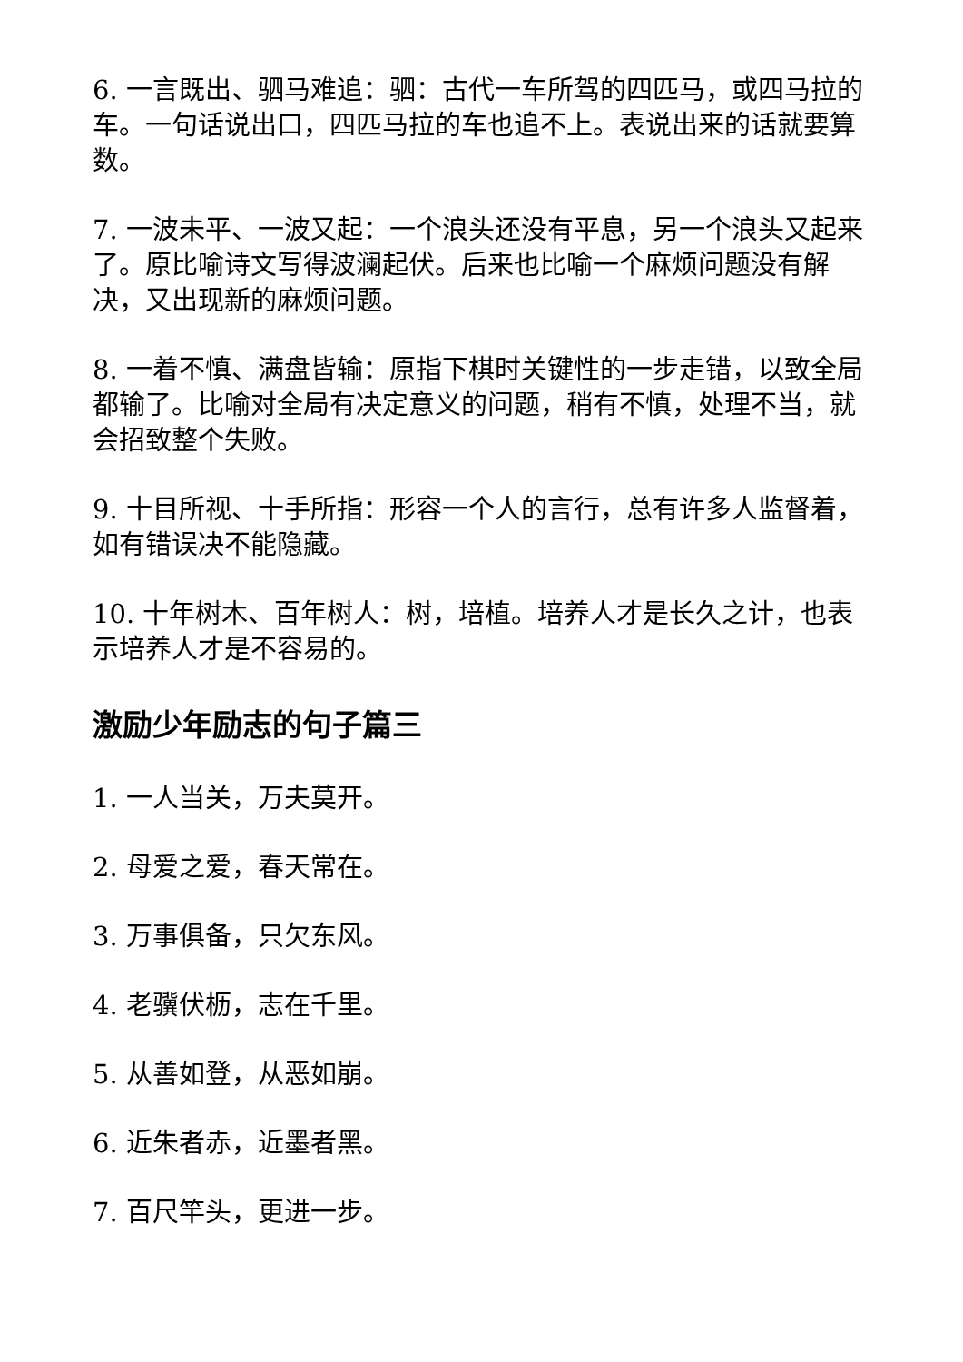6. 一言既出、驷马难追：驷：古代一车所驾的四匹马，或四马拉的车。一句话说出口，四匹马拉的车也追不上。表说出来的话就要算数。
7. 一波未平、一波又起：一个浪头还没有平息，另一个浪头又起来了。原比喻诗文写得波澜起伏。后来也比喻一个麻烦问题没有解决，又出现新的麻烦问题。
8. 一着不慎、满盘皆输：原指下棋时关键性的一步走错，以致全局都输了。比喻对全局有决定意义的问题，稍有不慎，处理不当，就会招致整个失败。
9. 十目所视、十手所指：形容一个人的言行，总有许多人监督着，如有错误决不能隐藏。
10. 十年树木、百年树人：树，培植。培养人才是长久之计，也表示培养人才是不容易的。
激励少年励志的句子篇三
1. 一人当关，万夫莫开。
2. 母爱之爱，春天常在。
3. 万事俱备，只欠东风。
4. 老骥伏枥，志在千里。
5. 从善如登，从恶如崩。
6. 近朱者赤，近墨者黑。
7. 百尺竿头，更进一步。